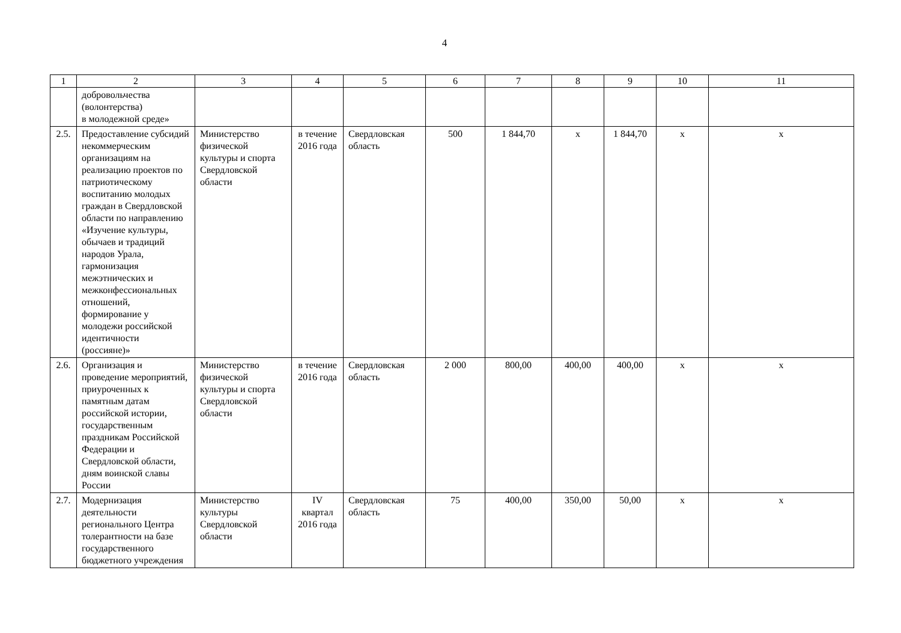4
| 1 | 2 | 3 | 4 | 5 | 6 | 7 | 8 | 9 | 10 | 11 |
| --- | --- | --- | --- | --- | --- | --- | --- | --- | --- | --- |
| | добровольчества (волонтерства) в молодежной среде» | | | | | | | | | |
| 2.5. | Предоставление субсидий некоммерческим организациям на реализацию проектов по патриотическому воспитанию молодых граждан в Свердловской области по направлению «Изучение культуры, обычаев и традиций народов Урала, гармонизация межэтнических и межконфессиональных отношений, формирование у молодежи российской идентичности (россияне)» | Министерство физической культуры и спорта Свердловской области | в течение 2016 года | Свердловская область | 500 | 1 844,70 | х | 1 844,70 | х | х |
| 2.6. | Организация и проведение мероприятий, приуроченных к памятным датам российской истории, государственным праздникам Российской Федерации и Свердловской области, дням воинской славы России | Министерство физической культуры и спорта Свердловской области | в течение 2016 года | Свердловская область | 2 000 | 800,00 | 400,00 | 400,00 | х | х |
| 2.7. | Модернизация деятельности регионального Центра толерантности на базе государственного бюджетного учреждения | Министерство культуры Свердловской области | IV квартал 2016 года | Свердловская область | 75 | 400,00 | 350,00 | 50,00 | х | х |